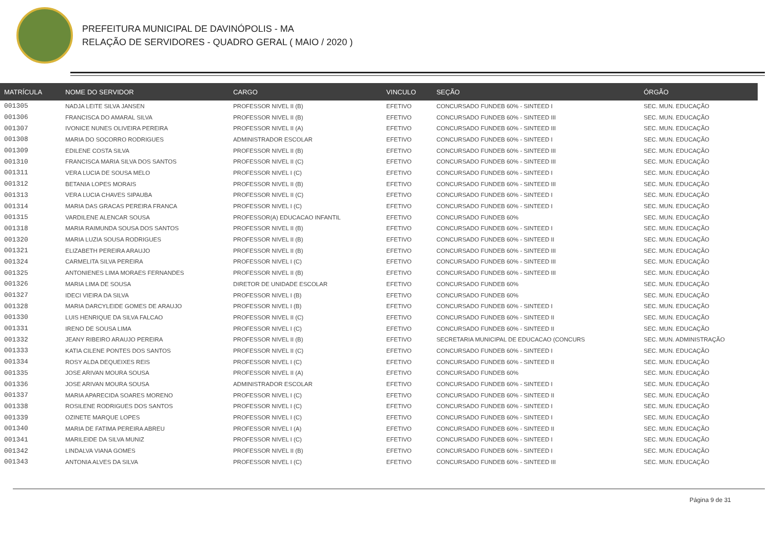PREFEITURA MUNICIPAL DE DAVINÓPOLIS - MA
RELAÇÃO DE SERVIDORES - QUADRO GERAL ( MAIO / 2020 )
| MATRÍCULA | NOME DO SERVIDOR | CARGO | VINCULO | SEÇÃO | ÓRGÃO |
| --- | --- | --- | --- | --- | --- |
| 001305 | NADJA LEITE SILVA JANSEN | PROFESSOR NIVEL II (B) | EFETIVO | CONCURSADO FUNDEB 60% - SINTEED I | SEC. MUN. EDUCAÇÃO |
| 001306 | FRANCISCA DO AMARAL SILVA | PROFESSOR NIVEL II (B) | EFETIVO | CONCURSADO FUNDEB 60% - SINTEED III | SEC. MUN. EDUCAÇÃO |
| 001307 | IVONICE NUNES OLIVEIRA PEREIRA | PROFESSOR NIVEL II (A) | EFETIVO | CONCURSADO FUNDEB 60% - SINTEED III | SEC. MUN. EDUCAÇÃO |
| 001308 | MARIA DO SOCORRO RODRIGUES | ADMINISTRADOR ESCOLAR | EFETIVO | CONCURSADO FUNDEB 60% - SINTEED I | SEC. MUN. EDUCAÇÃO |
| 001309 | EDILENE COSTA SILVA | PROFESSOR NIVEL II (B) | EFETIVO | CONCURSADO FUNDEB 60% - SINTEED III | SEC. MUN. EDUCAÇÃO |
| 001310 | FRANCISCA MARIA SILVA DOS SANTOS | PROFESSOR NIVEL II (C) | EFETIVO | CONCURSADO FUNDEB 60% - SINTEED III | SEC. MUN. EDUCAÇÃO |
| 001311 | VERA LUCIA DE SOUSA MELO | PROFESSOR NIVEL I (C) | EFETIVO | CONCURSADO FUNDEB 60% - SINTEED I | SEC. MUN. EDUCAÇÃO |
| 001312 | BETANIA LOPES MORAIS | PROFESSOR NIVEL II (B) | EFETIVO | CONCURSADO FUNDEB 60% - SINTEED III | SEC. MUN. EDUCAÇÃO |
| 001313 | VERA LUCIA CHAVES SIPAUBA | PROFESSOR NIVEL II (C) | EFETIVO | CONCURSADO FUNDEB 60% - SINTEED I | SEC. MUN. EDUCAÇÃO |
| 001314 | MARIA DAS GRACAS PEREIRA FRANCA | PROFESSOR NIVEL I (C) | EFETIVO | CONCURSADO FUNDEB 60% - SINTEED I | SEC. MUN. EDUCAÇÃO |
| 001315 | VARDILENE ALENCAR SOUSA | PROFESSOR(A) EDUCACAO INFANTIL | EFETIVO | CONCURSADO FUNDEB 60% | SEC. MUN. EDUCAÇÃO |
| 001318 | MARIA RAIMUNDA SOUSA DOS SANTOS | PROFESSOR NIVEL II (B) | EFETIVO | CONCURSADO FUNDEB 60% - SINTEED I | SEC. MUN. EDUCAÇÃO |
| 001320 | MARIA LUZIA SOUSA RODRIGUES | PROFESSOR NIVEL II (B) | EFETIVO | CONCURSADO FUNDEB 60% - SINTEED II | SEC. MUN. EDUCAÇÃO |
| 001321 | ELIZABETH PEREIRA ARAUJO | PROFESSOR NIVEL II (B) | EFETIVO | CONCURSADO FUNDEB 60% - SINTEED III | SEC. MUN. EDUCAÇÃO |
| 001324 | CARMELITA SILVA PEREIRA | PROFESSOR NIVEL I (C) | EFETIVO | CONCURSADO FUNDEB 60% - SINTEED III | SEC. MUN. EDUCAÇÃO |
| 001325 | ANTONIENES LIMA MORAES FERNANDES | PROFESSOR NIVEL II (B) | EFETIVO | CONCURSADO FUNDEB 60% - SINTEED III | SEC. MUN. EDUCAÇÃO |
| 001326 | MARIA LIMA DE SOUSA | DIRETOR DE UNIDADE ESCOLAR | EFETIVO | CONCURSADO FUNDEB 60% | SEC. MUN. EDUCAÇÃO |
| 001327 | IDECI VIEIRA DA SILVA | PROFESSOR NIVEL I (B) | EFETIVO | CONCURSADO FUNDEB 60% | SEC. MUN. EDUCAÇÃO |
| 001328 | MARIA DARCYLEIDE GOMES DE ARAUJO | PROFESSOR NIVEL I (B) | EFETIVO | CONCURSADO FUNDEB 60% - SINTEED I | SEC. MUN. EDUCAÇÃO |
| 001330 | LUIS HENRIQUE DA SILVA FALCAO | PROFESSOR NIVEL II (C) | EFETIVO | CONCURSADO FUNDEB 60% - SINTEED II | SEC. MUN. EDUCAÇÃO |
| 001331 | IRENO DE SOUSA LIMA | PROFESSOR NIVEL I (C) | EFETIVO | CONCURSADO FUNDEB 60% - SINTEED II | SEC. MUN. EDUCAÇÃO |
| 001332 | JEANY RIBEIRO ARAUJO PEREIRA | PROFESSOR NIVEL II (B) | EFETIVO | SECRETARIA MUNICIPAL DE EDUCACAO (CONCURS | SEC. MUN. ADMINISTRAÇÃO |
| 001333 | KATIA CILENE PONTES DOS SANTOS | PROFESSOR NIVEL II (C) | EFETIVO | CONCURSADO FUNDEB 60% - SINTEED I | SEC. MUN. EDUCAÇÃO |
| 001334 | ROSY ALDA DEQUEIXES REIS | PROFESSOR NIVEL I (C) | EFETIVO | CONCURSADO FUNDEB 60% - SINTEED II | SEC. MUN. EDUCAÇÃO |
| 001335 | JOSE ARIVAN MOURA SOUSA | PROFESSOR NIVEL II (A) | EFETIVO | CONCURSADO FUNDEB 60% | SEC. MUN. EDUCAÇÃO |
| 001336 | JOSE ARIVAN MOURA SOUSA | ADMINISTRADOR ESCOLAR | EFETIVO | CONCURSADO FUNDEB 60% - SINTEED I | SEC. MUN. EDUCAÇÃO |
| 001337 | MARIA APARECIDA SOARES MORENO | PROFESSOR NIVEL I (C) | EFETIVO | CONCURSADO FUNDEB 60% - SINTEED II | SEC. MUN. EDUCAÇÃO |
| 001338 | ROSILENE RODRIGUES DOS SANTOS | PROFESSOR NIVEL I (C) | EFETIVO | CONCURSADO FUNDEB 60% - SINTEED I | SEC. MUN. EDUCAÇÃO |
| 001339 | OZINETE MARQUE LOPES | PROFESSOR NIVEL I (C) | EFETIVO | CONCURSADO FUNDEB 60% - SINTEED I | SEC. MUN. EDUCAÇÃO |
| 001340 | MARIA DE FATIMA PEREIRA ABREU | PROFESSOR NIVEL I (A) | EFETIVO | CONCURSADO FUNDEB 60% - SINTEED II | SEC. MUN. EDUCAÇÃO |
| 001341 | MARILEIDE DA SILVA MUNIZ | PROFESSOR NIVEL I (C) | EFETIVO | CONCURSADO FUNDEB 60% - SINTEED I | SEC. MUN. EDUCAÇÃO |
| 001342 | LINDALVA VIANA GOMES | PROFESSOR NIVEL II (B) | EFETIVO | CONCURSADO FUNDEB 60% - SINTEED I | SEC. MUN. EDUCAÇÃO |
| 001343 | ANTONIA ALVES DA SILVA | PROFESSOR NIVEL I (C) | EFETIVO | CONCURSADO FUNDEB 60% - SINTEED III | SEC. MUN. EDUCAÇÃO |
Página 9 de 31